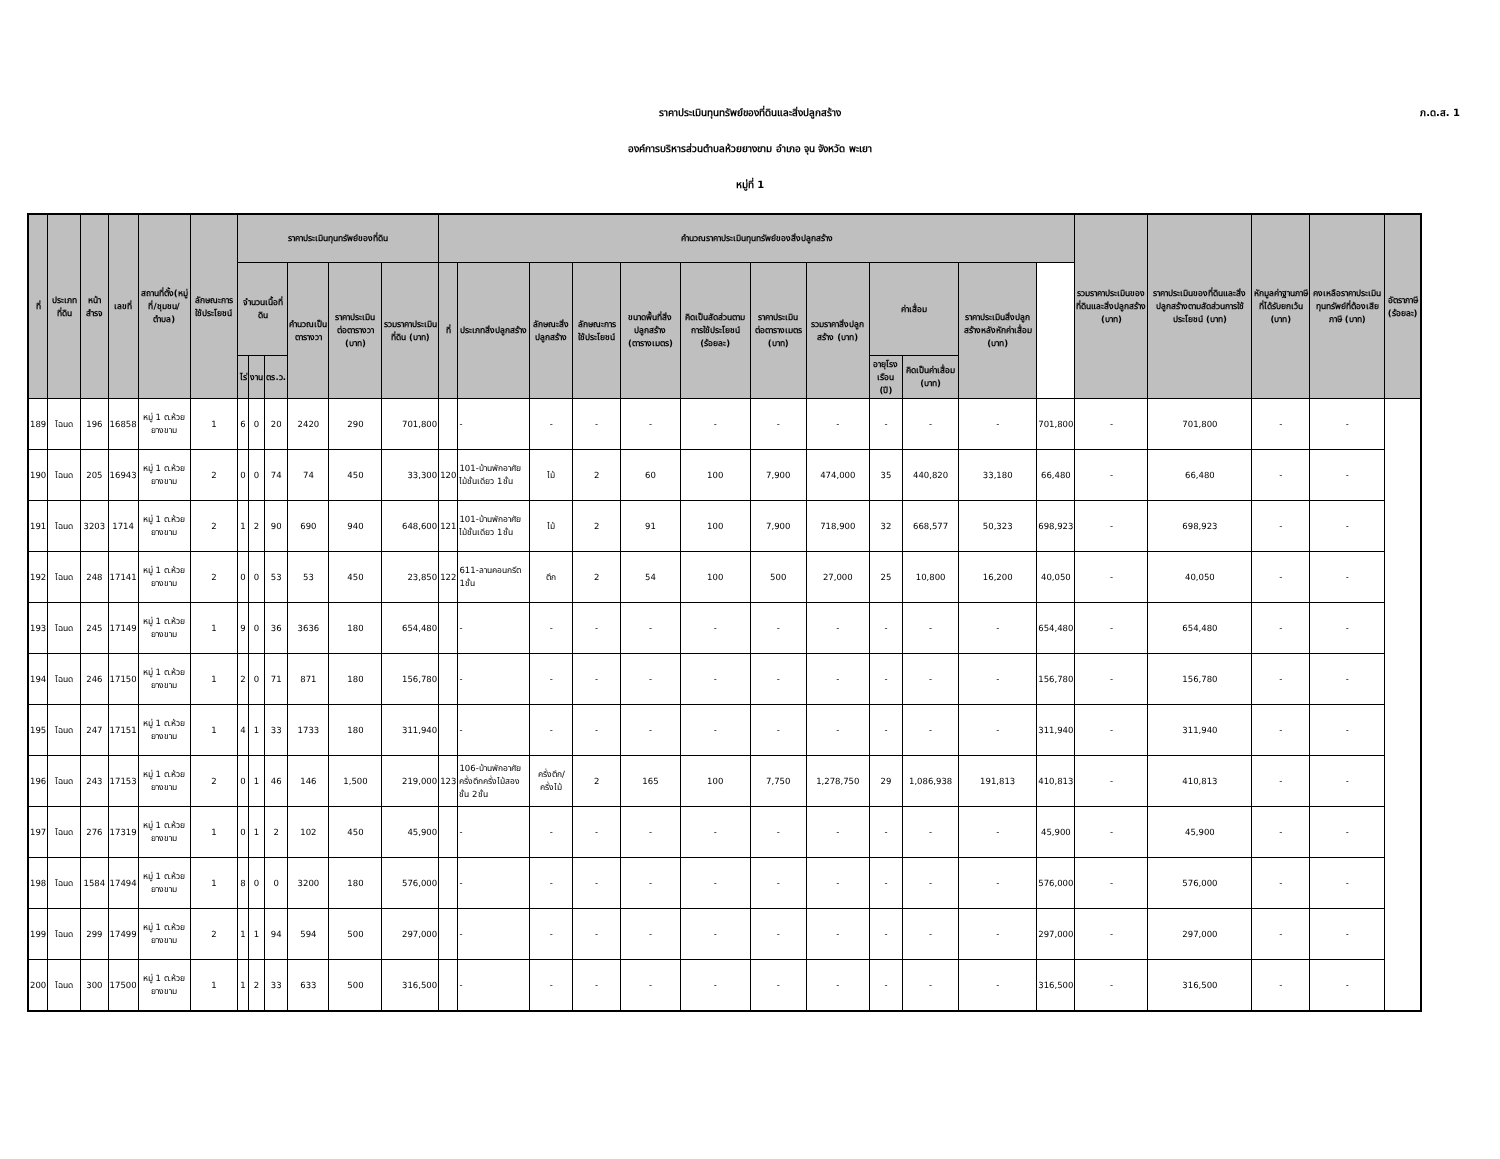ราคาประเมินทุนทรัพย์ของที่ดินและสิ่งปลูกสร้าง
ภ.ด.ส. 1
องค์การบริหารส่วนตำบลห้วยยางขาม อำเภอ จุน จังหวัด พะเยา
หมู่ที่ 1
| ที่ | ประเภทที่ดิน | หน้าสำรจ | เลขที่ | สถานที่ตั้ง(หมู่ที่/ชุมชน/ตำบล) | ลักษณะการใช้ประโยชน์ | ราคาประเมินทุนทรัพย์ของที่ดิน | | | | | | คำนวณราคาประเมินทุนทรัพย์ของสิ่งปลูกสร้าง | | | | | | | | | | | | รวมราคาประเมินของที่ดินและสิ่งปลูกสร้าง (บาท) | ราคาประเมินของที่ดินและสิ่งปลูกสร้างตามสัดส่วนการใช้ประโยชน์ (บาท) | หักมูลค่าฐานภาษีที่ได้รับยกเว้น (บาท) | คงเหลือราคาประเมินทุนทรัพย์ที่ต้องเสียภาษี (บาท) | อัตราภาษี (ร้อยละ) |
| --- | --- | --- | --- | --- | --- | --- | --- | --- | --- | --- | --- | --- | --- | --- | --- | --- | --- | --- | --- | --- | --- | --- | --- | --- | --- | --- | --- | --- |
| | | | | | | จำนวนเนื้อที่ดิน | | | คำนวณเป็นตารางวา | ราคาประเมินต่อตารางวา (บาท) | รวมราคาประเมินที่ดิน (บาท) | ที่ | ประเภทสิ่งปลูกสร้าง | ลักษณะสิ่งปลูกสร้าง | ลักษณะการใช้ประโยชน์ | ขนาดพื้นที่สิ่งปลูกสร้าง (ตารางเมตร) | คิดเป็นสัดส่วนตามการใช้ประโยชน์ (ร้อยละ) | ราคาประเมินต่อตารางเมตร (บาท) | รวมราคาสิ่งปลูกสร้าง (บาท) | ค่าเสื่อม | | ราคาประเมินสิ่งปลูกสร้างหลังหักค่าเสื่อม (บาท) | | | | | | |
| | | | | | | ไร่ | งาน | ตร.ว. | | | | | | | | | | | | อายุโรงเรือน (ปี) | คิดเป็นค่าเสื่อม (บาท) | | | | | | | |
| 189 | โฉนด | 196 | 16858 | หมู่ 1 ต.ห้วยยางขาม | 1 | 6 | 0 | 20 | 2420 | 290 | 701,800 | | - | - | - | - | - | - | - | - | - | - | 701,800 | - | 701,800 | - | - | |
| 190 | โฉนด | 205 | 16943 | หมู่ 1 ต.ห้วยยางขาม | 2 | 0 | 0 | 74 | 74 | 450 | 33,300 | 120 | 101-บ้านพักอาศัยไม้ชั้นเดียว 1ชั้น | ไม้ | 2 | 60 | 100 | 7,900 | 474,000 | 35 | 440,820 | 33,180 | 66,480 | - | 66,480 | - | - | |
| 191 | โฉนด | 3203 | 1714 | หมู่ 1 ต.ห้วยยางขาม | 2 | 1 | 2 | 90 | 690 | 940 | 648,600 | 121 | 101-บ้านพักอาศัยไม้ชั้นเดียว 1ชั้น | ไม้ | 2 | 91 | 100 | 7,900 | 718,900 | 32 | 668,577 | 50,323 | 698,923 | - | 698,923 | - | - | |
| 192 | โฉนด | 248 | 17141 | หมู่ 1 ต.ห้วยยางขาม | 2 | 0 | 0 | 53 | 53 | 450 | 23,850 | 122 | 611-ลานคอนกรีต 1ชั้น | ตึก | 2 | 54 | 100 | 500 | 27,000 | 25 | 10,800 | 16,200 | 40,050 | - | 40,050 | - | - | |
| 193 | โฉนด | 245 | 17149 | หมู่ 1 ต.ห้วยยางขาม | 1 | 9 | 0 | 36 | 3636 | 180 | 654,480 | | - | - | - | - | - | - | - | - | - | - | 654,480 | - | 654,480 | - | - | |
| 194 | โฉนด | 246 | 17150 | หมู่ 1 ต.ห้วยยางขาม | 1 | 2 | 0 | 71 | 871 | 180 | 156,780 | | - | - | - | - | - | - | - | - | - | - | 156,780 | - | 156,780 | - | - | |
| 195 | โฉนด | 247 | 17151 | หมู่ 1 ต.ห้วยยางขาม | 1 | 4 | 1 | 33 | 1733 | 180 | 311,940 | | - | - | - | - | - | - | - | - | - | - | 311,940 | - | 311,940 | - | - | |
| 196 | โฉนด | 243 | 17153 | หมู่ 1 ต.ห้วยยางขาม | 2 | 0 | 1 | 46 | 146 | 1,500 | 219,000 | 123 | 106-บ้านพักอาศัยครึ่งตึกครึ่งไม้สองชั้น 2ชั้น | ครึ่งตึก/ครึ่งไม้ | 2 | 165 | 100 | 7,750 | 1,278,750 | 29 | 1,086,938 | 191,813 | 410,813 | - | 410,813 | - | - | |
| 197 | โฉนด | 276 | 17319 | หมู่ 1 ต.ห้วยยางขาม | 1 | 0 | 1 | 2 | 102 | 450 | 45,900 | | - | - | - | - | - | - | - | - | - | - | 45,900 | - | 45,900 | - | - | |
| 198 | โฉนด | 1584 | 17494 | หมู่ 1 ต.ห้วยยางขาม | 1 | 8 | 0 | 0 | 3200 | 180 | 576,000 | | - | - | - | - | - | - | - | - | - | - | 576,000 | - | 576,000 | - | - | |
| 199 | โฉนด | 299 | 17499 | หมู่ 1 ต.ห้วยยางขาม | 2 | 1 | 1 | 94 | 594 | 500 | 297,000 | | - | - | - | - | - | - | - | - | - | - | 297,000 | - | 297,000 | - | - | |
| 200 | โฉนด | 300 | 17500 | หมู่ 1 ต.ห้วยยางขาม | 1 | 1 | 2 | 33 | 633 | 500 | 316,500 | | - | - | - | - | - | - | - | - | - | - | 316,500 | - | 316,500 | - | - | |